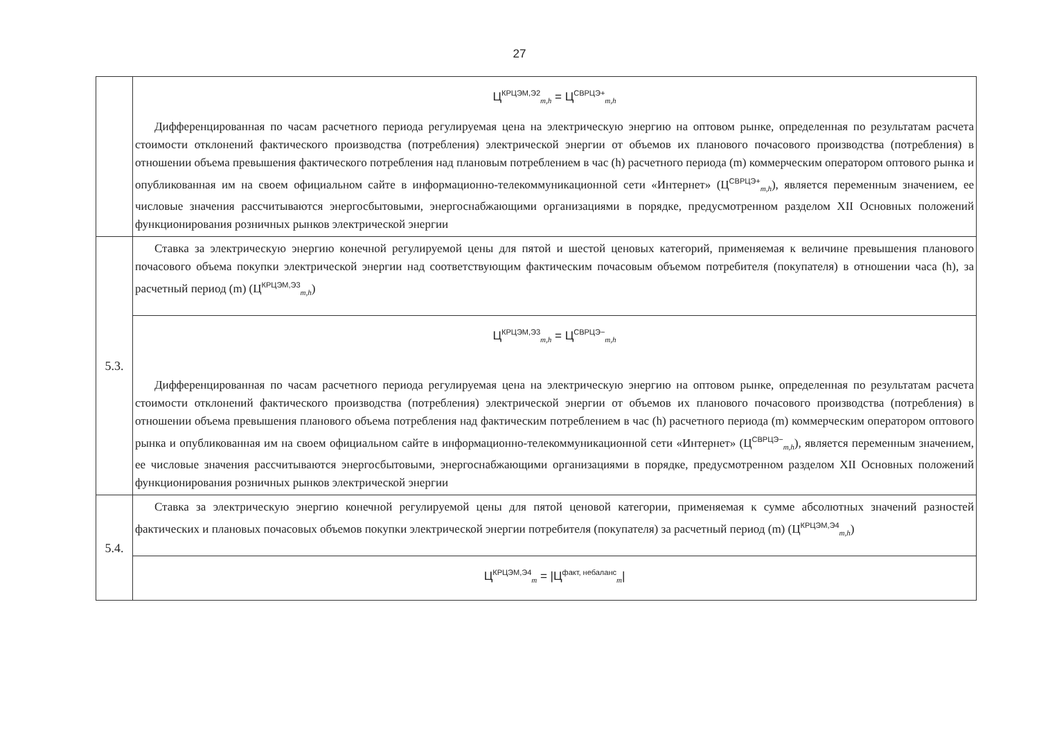27
| | Ц<sup>КРЦЭМ,Э2</sup><sub>m,h</sub> = Ц<sup>СВРЦЭ+</sup><sub>m,h</sub> Дифференцированная по часам расчетного периода регулируемая цена на электрическую энергию на оптовом рынке, определенная по результатам расчета стоимости отклонений фактического производства (потребления) электрической энергии от объемов их планового почасового производства (потребления) в отношении объема превышения фактического потребления над плановым потреблением в час (h) расчетного периода (m) коммерческим оператором оптового рынка и опубликованная им на своем официальном сайте в информационно-телекоммуникационной сети «Интернет» (Ц<sup>СВРЦЭ+</sup><sub>m,h</sub>), является переменным значением, ее числовые значения рассчитываются энергосбытовыми, энергоснабжающими организациями в порядке, предусмотренном разделом XII Основных положений функционирования розничных рынков электрической энергии |
| 5.3. | Ставка за электрическую энергию конечной регулируемой цены для пятой и шестой ценовых категорий, применяемая к величине превышения планового почасового объема покупки электрической энергии над соответствующим фактическим почасовым объемом потребителя (покупателя) в отношении часа (h), за расчетный период (m) (Ц<sup>КРЦЭМ,Э3</sup><sub>m,h</sub>) |
| | Ц<sup>КРЦЭМ,Э3</sup><sub>m,h</sub> = Ц<sup>СВРЦЭ−</sup><sub>m,h</sub> Дифференцированная по часам расчетного периода регулируемая цена на электрическую энергию на оптовом рынке, определенная по результатам расчета стоимости отклонений фактического производства (потребления) электрической энергии от объемов их планового почасового производства (потребления) в отношении объема превышения планового объема потребления над фактическим потреблением в час (h) расчетного периода (m) коммерческим оператором оптового рынка и опубликованная им на своем официальном сайте в информационно-телекоммуникационной сети «Интернет» (Ц<sup>СВРЦЭ−</sup><sub>m,h</sub>), является переменным значением, ее числовые значения рассчитываются энергосбытовыми, энергоснабжающими организациями в порядке, предусмотренном разделом XII Основных положений функционирования розничных рынков электрической энергии |
| 5.4. | Ставка за электрическую энергию конечной регулируемой цены для пятой ценовой категории, применяемая к сумме абсолютных значений разностей фактических и плановых почасовых объемов покупки электрической энергии потребителя (покупателя) за расчетный период (m) (Ц<sup>КРЦЭМ,Э4</sup><sub>m,h</sub>) |
| | Ц<sup>КРЦЭМ,Э4</sup><sub>m</sub> = /Ц<sup>факт, небаланс</sup><sub>m</sub>/ |